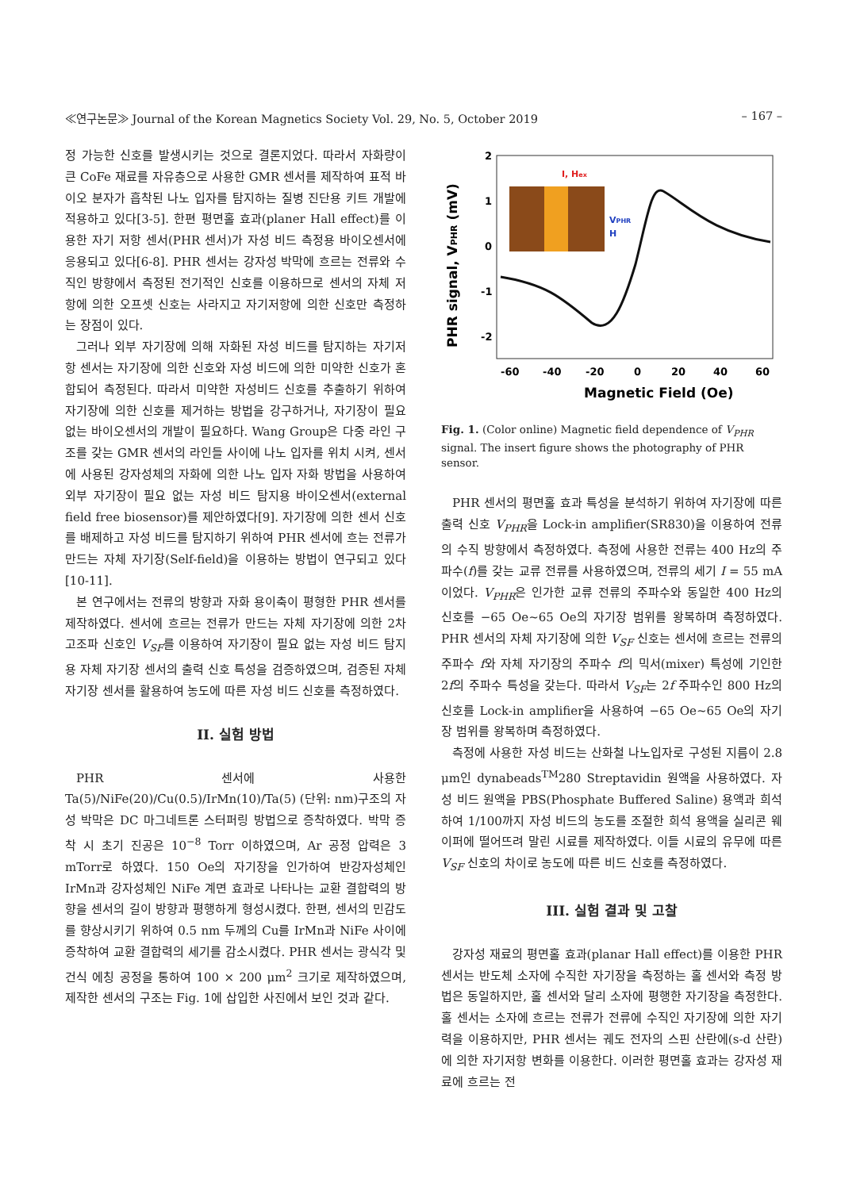≪연구논문≫ Journal of the Korean Magnetics Society Vol. 29, No. 5, October 2019 – 167 –
정 가능한 신호를 발생시키는 것으로 결론지었다. 따라서 자화량이 큰 CoFe 재료를 자유층으로 사용한 GMR 센서를 제작하여 표적 바이오 분자가 흡착된 나노 입자를 탐지하는 질병 진단용 키트 개발에 적용하고 있다[3-5]. 한편 평면홀 효과(planer Hall effect)를 이용한 자기 저항 센서(PHR 센서)가 자성 비드 측정용 바이오센서에 응용되고 있다[6-8]. PHR 센서는 강자성 박막에 흐르는 전류와 수직인 방향에서 측정된 전기적인 신호를 이용하므로 센서의 자체 저항에 의한 오프셋 신호는 사라지고 자기저항에 의한 신호만 측정하는 장점이 있다.
그러나 외부 자기장에 의해 자화된 자성 비드를 탐지하는 자기저항 센서는 자기장에 의한 신호와 자성 비드에 의한 미약한 신호가 혼합되어 측정된다. 따라서 미약한 자성비드 신호를 추출하기 위하여 자기장에 의한 신호를 제거하는 방법을 강구하거나, 자기장이 필요 없는 바이오센서의 개발이 필요하다. Wang Group은 다중 라인 구조를 갖는 GMR 센서의 라인들 사이에 나노 입자를 위치 시켜, 센서에 사용된 강자성체의 자화에 의한 나노 입자 자화 방법을 사용하여 외부 자기장이 필요 없는 자성 비드 탐지용 바이오센서(external field free biosensor)를 제안하였다[9]. 자기장에 의한 센서 신호를 배제하고 자성 비드를 탐지하기 위하여 PHR 센서에 흐는 전류가 만드는 자체 자기장(Self-field)을 이용하는 방법이 연구되고 있다[10-11].
본 연구에서는 전류의 방향과 자화 용이축이 평형한 PHR 센서를 제작하였다. 센서에 흐르는 전류가 만드는 자체 자기장에 의한 2차 고조파 신호인 V<sub>SF</sub>를 이용하여 자기장이 필요 없는 자성 비드 탐지용 자체 자기장 센서의 출력 신호 특성을 검증하였으며, 검증된 자체 자기장 센서를 활용하여 농도에 따른 자성 비드 신호를 측정하였다.
II. 실험 방법
PHR 센서에 사용한 Ta(5)/NiFe(20)/Cu(0.5)/IrMn(10)/Ta(5) (단위: nm)구조의 자성 박막은 DC 마그네트론 스터퍼링 방법으로 증착하였다. 박막 증착 시 초기 진공은 10<sup>−8</sup> Torr 이하였으며, Ar 공정 압력은 3 mTorr로 하였다. 150 Oe의 자기장을 인가하여 반강자성체인 IrMn과 강자성체인 NiFe 계면 효과로 나타나는 교환 결합력의 방향을 센서의 길이 방향과 평행하게 형성시켰다. 한편, 센서의 민감도를 향상시키기 위하여 0.5 nm 두께의 Cu를 IrMn과 NiFe 사이에 증착하여 교환 결합력의 세기를 감소시켰다. PHR 센서는 광식각 및 건식 에칭 공정을 통하여 100 × 200 μm<sup>2</sup> 크기로 제작하였으며, 제작한 센서의 구조는 Fig. 1에 삽입한 사진에서 보인 것과 같다.
2
1
0
-1
-2
-60
-40
-20
0
20
40
60
Magnetic Field (Oe)
PHR signal, VPHR (mV)
I, Hex
VPHR
H
Fig. 1. (Color online) Magnetic field dependence of V<sub>PHR</sub> signal. The insert figure shows the photography of PHR sensor.
PHR 센서의 평면홀 효과 특성을 분석하기 위하여 자기장에 따른 출력 신호 V<sub>PHR</sub>을 Lock-in amplifier(SR830)을 이용하여 전류의 수직 방향에서 측정하였다. 측정에 사용한 전류는 400 Hz의 주파수(f)를 갖는 교류 전류를 사용하였으며, 전류의 세기 I = 55 mA이었다. V<sub>PHR</sub>은 인가한 교류 전류의 주파수와 동일한 400 Hz의 신호를 −65 Oe~65 Oe의 자기장 범위를 왕복하며 측정하였다. PHR 센서의 자체 자기장에 의한 V<sub>SF</sub> 신호는 센서에 흐르는 전류의 주파수 f와 자체 자기장의 주파수 f의 믹서(mixer) 특성에 기인한 2f의 주파수 특성을 갖는다. 따라서 V<sub>SF</sub>는 2f 주파수인 800 Hz의 신호를 Lock-in amplifier을 사용하여 −65 Oe~65 Oe의 자기장 범위를 왕복하며 측정하였다.
측정에 사용한 자성 비드는 산화철 나노입자로 구성된 지름이 2.8 μm인 dynabeads<sup>TM</sup>280 Streptavidin 원액을 사용하였다. 자성 비드 원액을 PBS(Phosphate Buffered Saline) 용액과 희석하여 1/100까지 자성 비드의 농도를 조절한 희석 용액을 실리콘 웨이퍼에 떨어뜨려 말린 시료를 제작하였다. 이들 시료의 유무에 따른 V<sub>SF</sub> 신호의 차이로 농도에 따른 비드 신호를 측정하였다.
III. 실험 결과 및 고찰
강자성 재료의 평면홀 효과(planar Hall effect)를 이용한 PHR 센서는 반도체 소자에 수직한 자기장을 측정하는 홀 센서와 측정 방법은 동일하지만, 홀 센서와 달리 소자에 평행한 자기장을 측정한다. 홀 센서는 소자에 흐르는 전류가 전류에 수직인 자기장에 의한 자기력을 이용하지만, PHR 센서는 궤도 전자의 스핀 산란에(s-d 산란)에 의한 자기저항 변화를 이용한다. 이러한 평면홀 효과는 강자성 재료에 흐르는 전